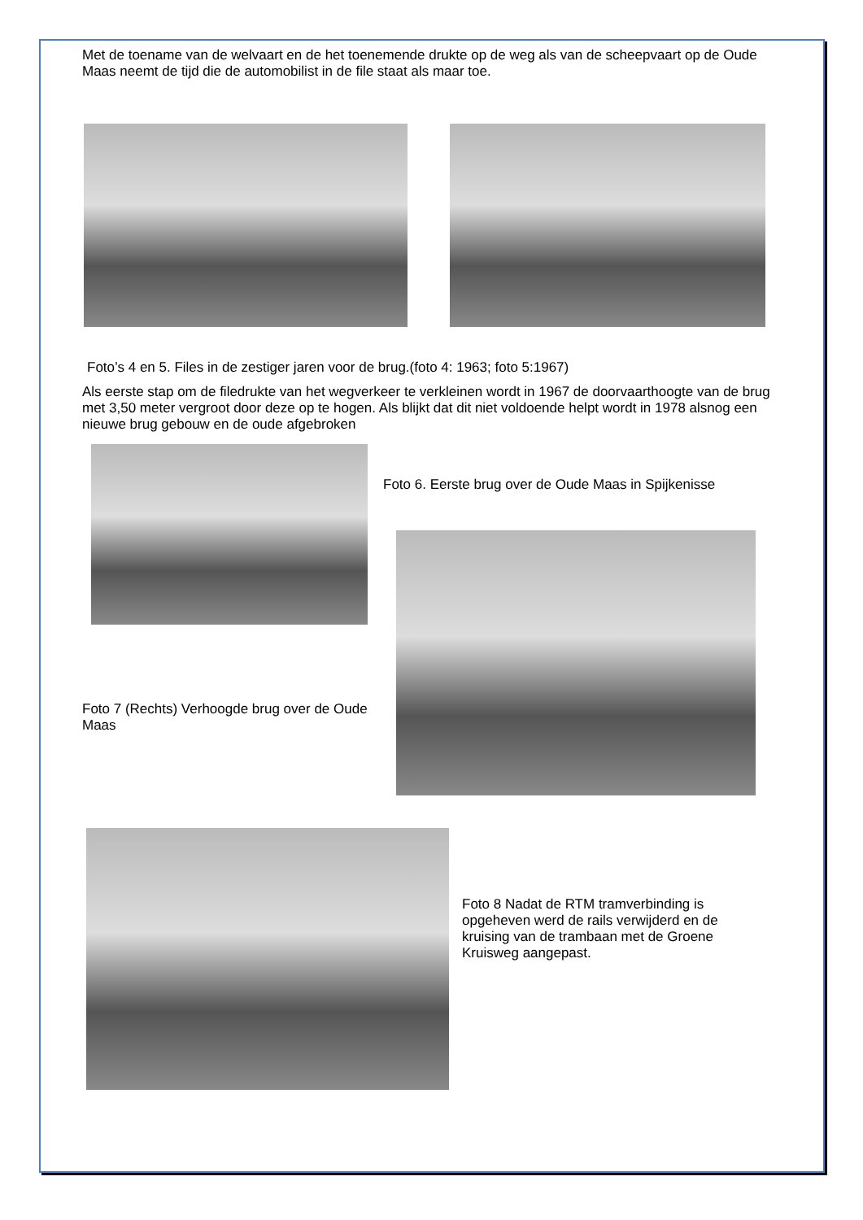Met de toename van de welvaart en de het toenemende drukte op de weg als van de scheepvaart op de Oude Maas neemt de tijd die de automobilist in de file staat als maar toe.
Foto’s 4 en 5. Files in de zestiger jaren voor de brug.(foto 4: 1963; foto 5:1967)
Als eerste stap om de filedrukte van het wegverkeer te verkleinen wordt in 1967 de doorvaarthoogte van de brug met 3,50 meter vergroot door deze op te hogen. Als blijkt dat dit niet voldoende helpt wordt in 1978 alsnog een nieuwe brug gebouw en de oude afgebroken
Foto 7 (Rechts) Verhoogde brug over de Oude Maas
Foto 6. Eerste brug over de Oude Maas in Spijkenisse
Foto 8 Nadat de RTM tramverbinding is opgeheven werd de rails verwijderd en de kruising van de trambaan met de Groene Kruisweg aangepast.